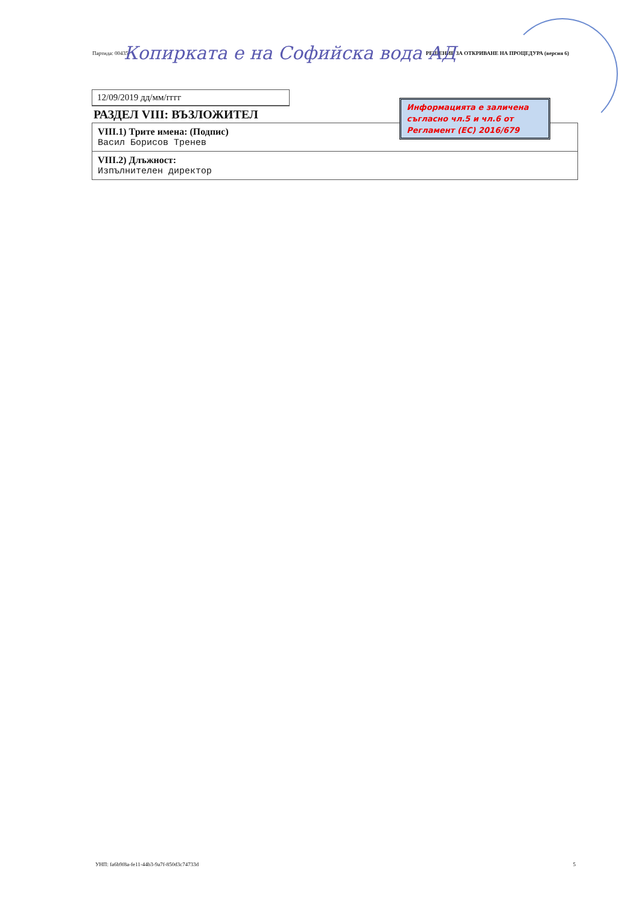Партида: 00435 РЕШЕНИЕ ЗА ОТКРИВАНЕ НА ПРОЦЕДУРА (версия 6)
Копирката е на Софийска вода АД
12/09/2019 дд/мм/гггг
РАЗДЕЛ VIII: ВЪЗЛОЖИТЕЛ
| VIII.1) Трите имена: (Подпис) Васил Борисов Тренев |
| VIII.2) Длъжност: Изпълнителен директор |
Информацията е заличена съгласно чл.5 и чл.6 от Регламент (ЕС) 2016/679
УНП: fa6b9f8a-fe11-44b3-9a7f-850d3c74733d 5